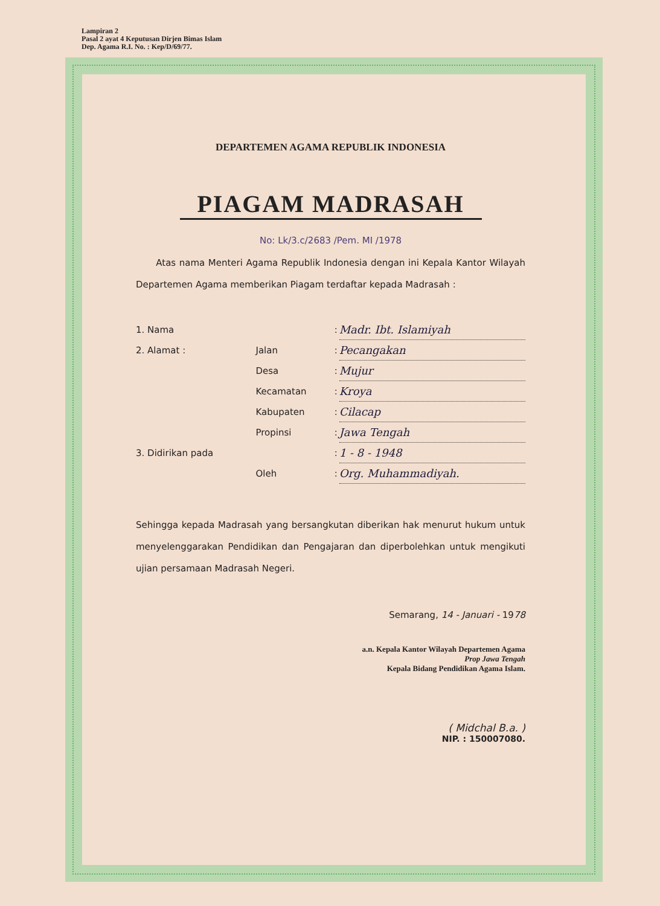Lampiran 2
Pasal 2 ayat 4 Keputusan Dirjen Bimas Islam
Dep. Agama R.I. No. : Kep/D/69/77.
DEPARTEMEN AGAMA REPUBLIK INDONESIA
PIAGAM MADRASAH
No: Lk/3.c/2683 /Pem. MI /1978
Atas nama Menteri Agama Republik Indonesia dengan ini Kepala Kantor Wilayah Departemen Agama memberikan Piagam terdaftar kepada Madrasah :
| 1. Nama | | : | Madr. Ibt. Islamiyah |
| 2. Alamat : | Jalan | : | Pecangakan |
| | Desa | : | Mujur |
| | Kecamatan | : | Kroya |
| | Kabupaten | : | Cilacap |
| | Propinsi | : | Jawa Tengah |
| 3. Didirikan pada | | : | 1 - 8 - 1948 |
| | Oleh | : | Org. Muhammadiyah. |
Sehingga kepada Madrasah yang bersangkutan diberikan hak menurut hukum untuk menyelenggarakan Pendidikan dan Pengajaran dan diperbolehkan untuk mengikuti ujian persamaan Madrasah Negeri.
Semarang, 14 - Januari - 1978
a.n. Kepala Kantor Wilayah Departemen Agama
Prop Jawa Tengah
Kepala Bidang Pendidikan Agama Islam.
( Midchal B.a. )
NIP. : 150007080.